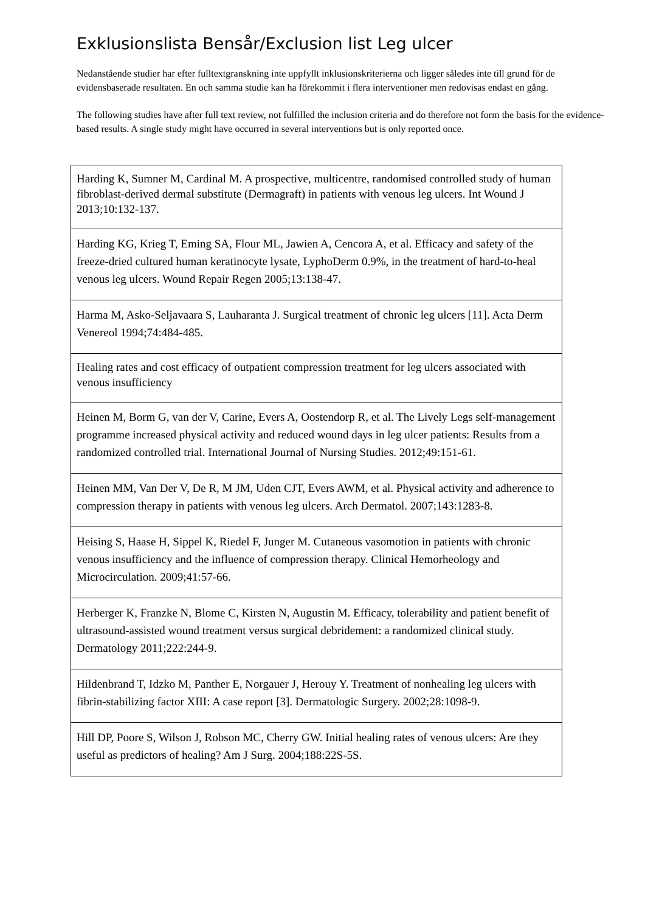Exklusionslista Bensår/Exclusion list Leg ulcer
Nedanstående studier har efter fulltextgranskning inte uppfyllt inklusionskriterierna och ligger således inte till grund för de evidensbaserade resultaten. En och samma studie kan ha förekommit i flera interventioner men redovisas endast en gång.
The following studies have after full text review, not fulfilled the inclusion criteria and do therefore not form the basis for the evidence-based results. A single study might have occurred in several interventions but is only reported once.
| Harding K, Sumner M, Cardinal M. A prospective, multicentre, randomised controlled study of human fibroblast-derived dermal substitute (Dermagraft) in patients with venous leg ulcers. Int Wound J 2013;10:132-137. |
| Harding KG, Krieg T, Eming SA, Flour ML, Jawien A, Cencora A, et al. Efficacy and safety of the freeze-dried cultured human keratinocyte lysate, LyphoDerm 0.9%, in the treatment of hard-to-heal venous leg ulcers. Wound Repair Regen 2005;13:138-47. |
| Harma M, Asko-Seljavaara S, Lauharanta J. Surgical treatment of chronic leg ulcers [11]. Acta Derm Venereol 1994;74:484-485. |
| Healing rates and cost efficacy of outpatient compression treatment for leg ulcers associated with venous insufficiency |
| Heinen M, Borm G, van der V, Carine, Evers A, Oostendorp R, et al. The Lively Legs self-management programme increased physical activity and reduced wound days in leg ulcer patients: Results from a randomized controlled trial. International Journal of Nursing Studies. 2012;49:151-61. |
| Heinen MM, Van Der V, De R, M JM, Uden CJT, Evers AWM, et al. Physical activity and adherence to compression therapy in patients with venous leg ulcers. Arch Dermatol. 2007;143:1283-8. |
| Heising S, Haase H, Sippel K, Riedel F, Junger M. Cutaneous vasomotion in patients with chronic venous insufficiency and the influence of compression therapy. Clinical Hemorheology and Microcirculation. 2009;41:57-66. |
| Herberger K, Franzke N, Blome C, Kirsten N, Augustin M. Efficacy, tolerability and patient benefit of ultrasound-assisted wound treatment versus surgical debridement: a randomized clinical study. Dermatology 2011;222:244-9. |
| Hildenbrand T, Idzko M, Panther E, Norgauer J, Herouy Y. Treatment of nonhealing leg ulcers with fibrin-stabilizing factor XIII: A case report [3]. Dermatologic Surgery. 2002;28:1098-9. |
| Hill DP, Poore S, Wilson J, Robson MC, Cherry GW. Initial healing rates of venous ulcers: Are they useful as predictors of healing? Am J Surg. 2004;188:22S-5S. |